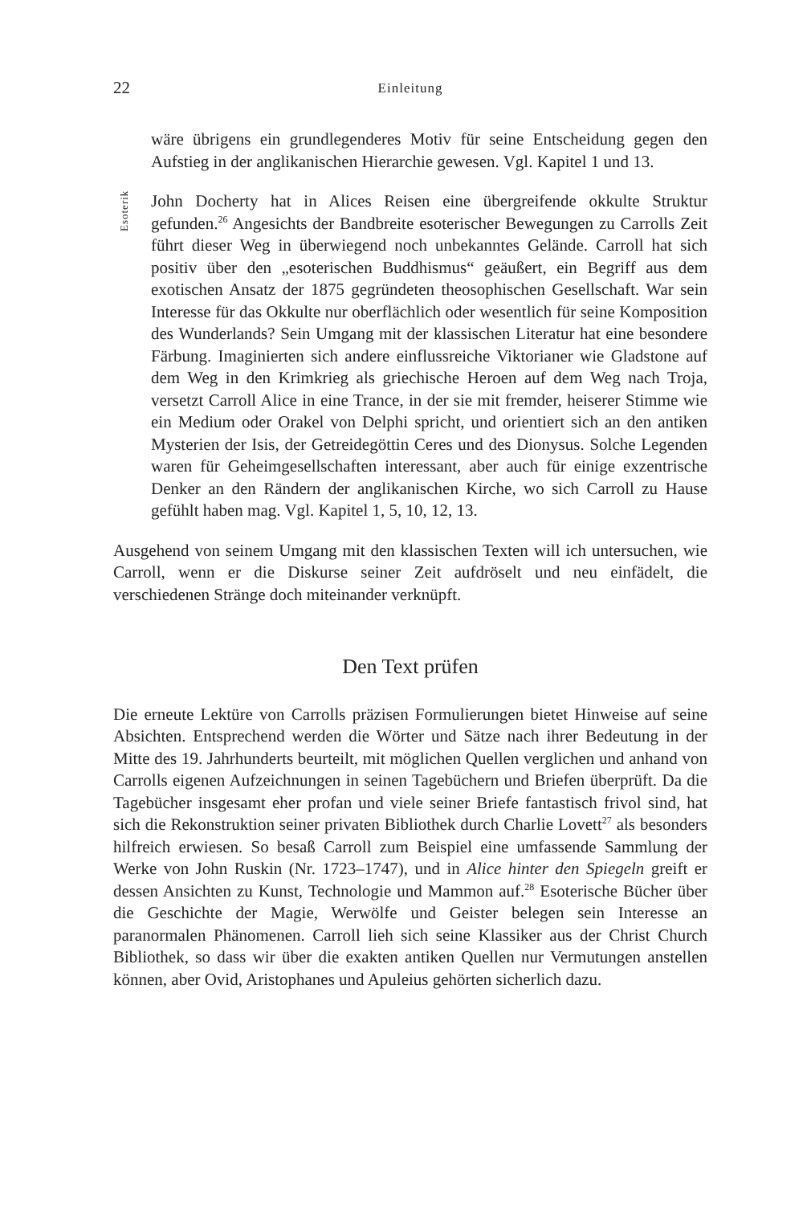22 Einleitung
wäre übrigens ein grundlegenderes Motiv für seine Entscheidung gegen den Aufstieg in der anglikanischen Hierarchie gewesen. Vgl. Kapitel 1 und 13.
Esoterik
John Docherty hat in Alices Reisen eine übergreifende okkulte Struktur gefunden.<sup>26</sup> Angesichts der Bandbreite esoterischer Bewegungen zu Carrolls Zeit führt dieser Weg in überwiegend noch unbekanntes Gelände. Carroll hat sich positiv über den „esoterischen Buddhismus“ geäußert, ein Begriff aus dem exotischen Ansatz der 1875 gegründeten theosophischen Gesellschaft. War sein Interesse für das Okkulte nur oberflächlich oder wesentlich für seine Komposition des Wunderlands? Sein Umgang mit der klassischen Literatur hat eine besondere Färbung. Imaginierten sich andere einflussreiche Viktorianer wie Gladstone auf dem Weg in den Krimkrieg als griechische Heroen auf dem Weg nach Troja, versetzt Carroll Alice in eine Trance, in der sie mit fremder, heiserer Stimme wie ein Medium oder Orakel von Delphi spricht, und orientiert sich an den antiken Mysterien der Isis, der Getreidegöttin Ceres und des Dionysus. Solche Legenden waren für Geheimgesellschaften interessant, aber auch für einige exzentrische Denker an den Rändern der anglikanischen Kirche, wo sich Carroll zu Hause gefühlt haben mag. Vgl. Kapitel 1, 5, 10, 12, 13.
Ausgehend von seinem Umgang mit den klassischen Texten will ich untersuchen, wie Carroll, wenn er die Diskurse seiner Zeit aufdröselt und neu einfädelt, die verschiedenen Stränge doch miteinander verknüpft.
Den Text prüfen
Die erneute Lektüre von Carrolls präzisen Formulierungen bietet Hinweise auf seine Absichten. Entsprechend werden die Wörter und Sätze nach ihrer Bedeutung in der Mitte des 19. Jahrhunderts beurteilt, mit möglichen Quellen verglichen und anhand von Carrolls eigenen Aufzeichnungen in seinen Tagebüchern und Briefen überprüft. Da die Tagebücher insgesamt eher profan und viele seiner Briefe fantastisch frivol sind, hat sich die Rekonstruktion seiner privaten Bibliothek durch Charlie Lovett<sup>27</sup> als besonders hilfreich erwiesen. So besaß Carroll zum Beispiel eine umfassende Sammlung der Werke von John Ruskin (Nr. 1723–1747), und in Alice hinter den Spiegeln greift er dessen Ansichten zu Kunst, Technologie und Mammon auf.<sup>28</sup> Esoterische Bücher über die Geschichte der Magie, Werwölfe und Geister belegen sein Interesse an paranormalen Phänomenen. Carroll lieh sich seine Klassiker aus der Christ Church Bibliothek, so dass wir über die exakten antiken Quellen nur Vermutungen anstellen können, aber Ovid, Aristophanes und Apuleius gehörten sicherlich dazu.